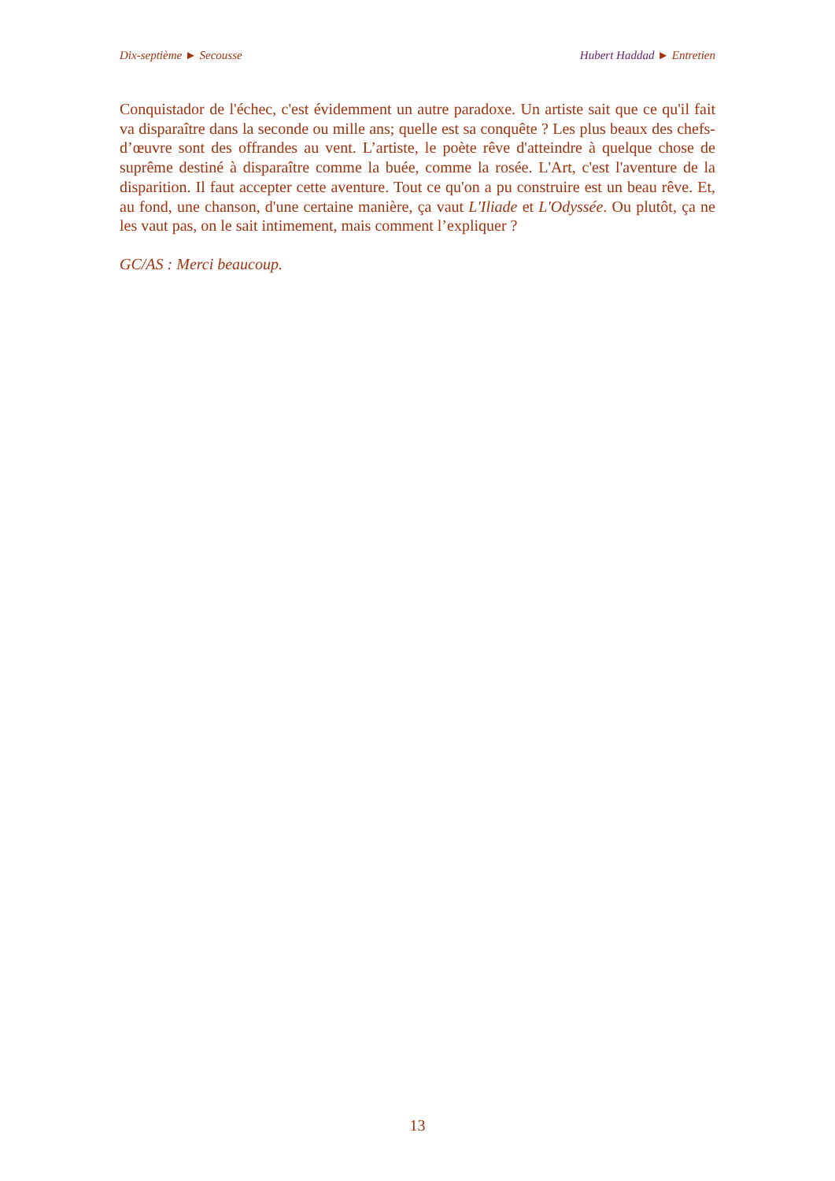Dix-septième ► Secousse Hubert Haddad ► Entretien
Conquistador de l'échec, c'est évidemment un autre paradoxe. Un artiste sait que ce qu'il fait va disparaître dans la seconde ou mille ans; quelle est sa conquête ? Les plus beaux des chefs-d’œuvre sont des offrandes au vent. L’artiste, le poète rêve d'atteindre à quelque chose de suprême destiné à disparaître comme la buée, comme la rosée. L'Art, c'est l'aventure de la disparition. Il faut accepter cette aventure. Tout ce qu'on a pu construire est un beau rêve. Et, au fond, une chanson, d'une certaine manière, ça vaut L'Iliade et L'Odyssée. Ou plutôt, ça ne les vaut pas, on le sait intimement, mais comment l’expliquer ?
GC/AS : Merci beaucoup.
13